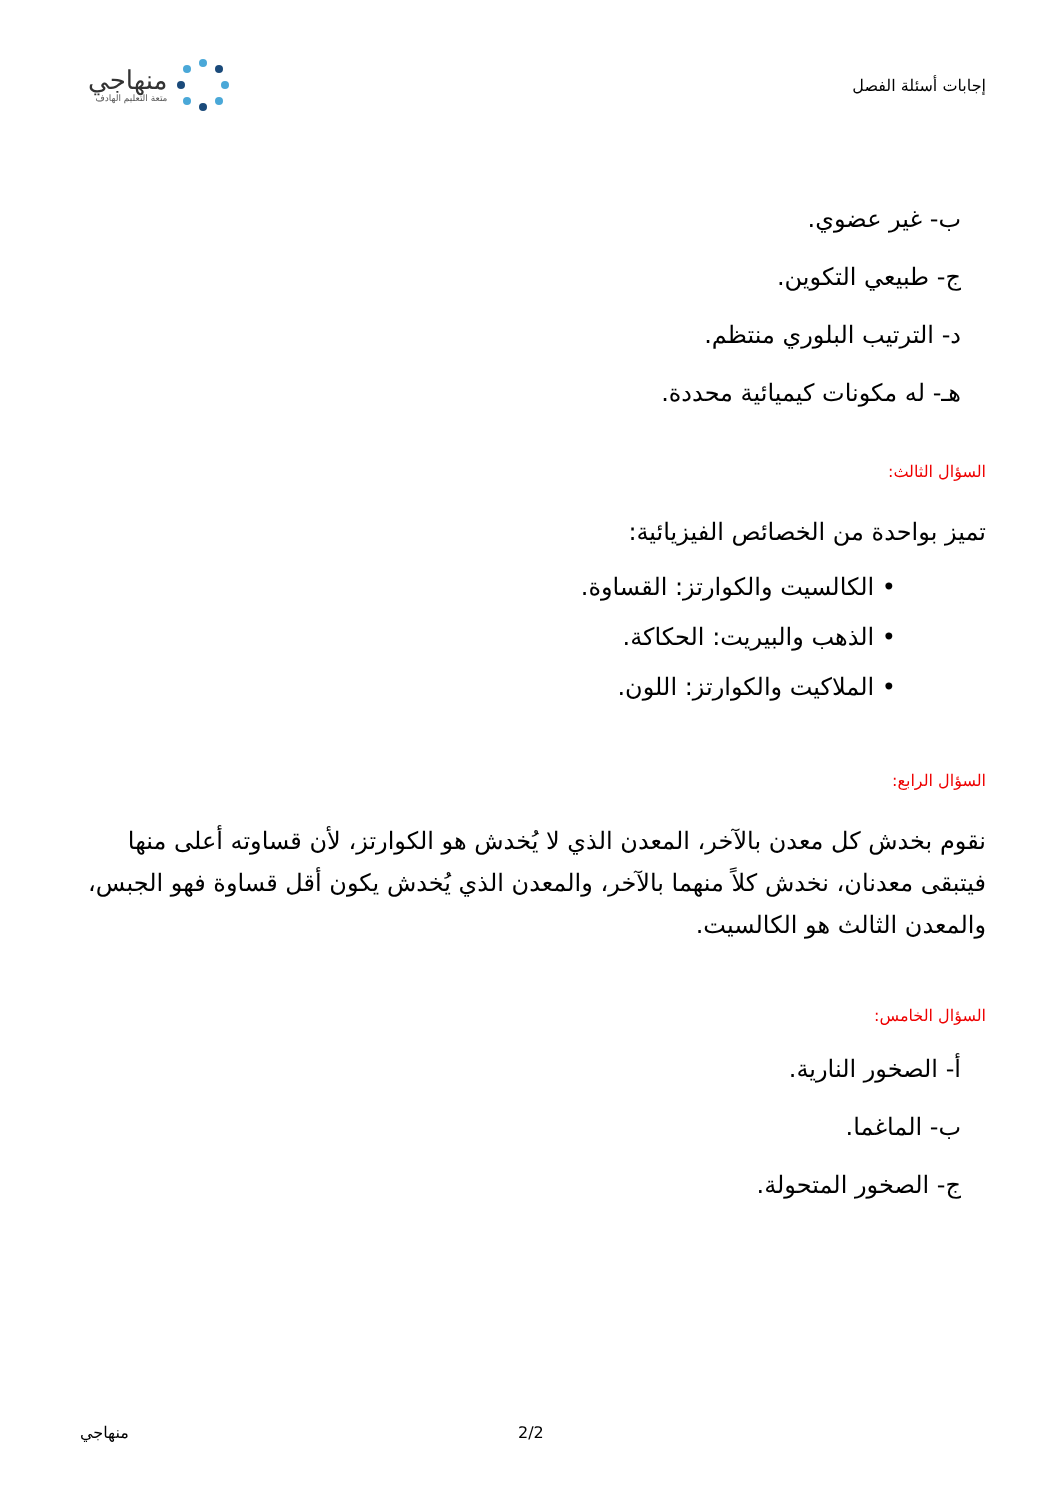إجابات أسئلة الفصل
منهاجي
متعة التعليم الهادف
ب- غير عضوي.
ج- طبيعي التكوين.
د- الترتيب البلوري منتظم.
هـ- له مكونات كيميائية محددة.
السؤال الثالث:
تميز بواحدة من الخصائص الفيزيائية:
• الكالسيت والكوارتز: القساوة.
• الذهب والبيريت: الحكاكة.
• الملاكيت والكوارتز: اللون.
السؤال الرابع:
نقوم بخدش كل معدن بالآخر، المعدن الذي لا يُخدش هو الكوارتز، لأن قساوته أعلى منها فيتبقى معدنان، نخدش كلاً منهما بالآخر، والمعدن الذي يُخدش يكون أقل قساوة فهو الجبس، والمعدن الثالث هو الكالسيت.
السؤال الخامس:
أ- الصخور النارية.
ب- الماغما.
ج- الصخور المتحولة.
2/2 منهاجي